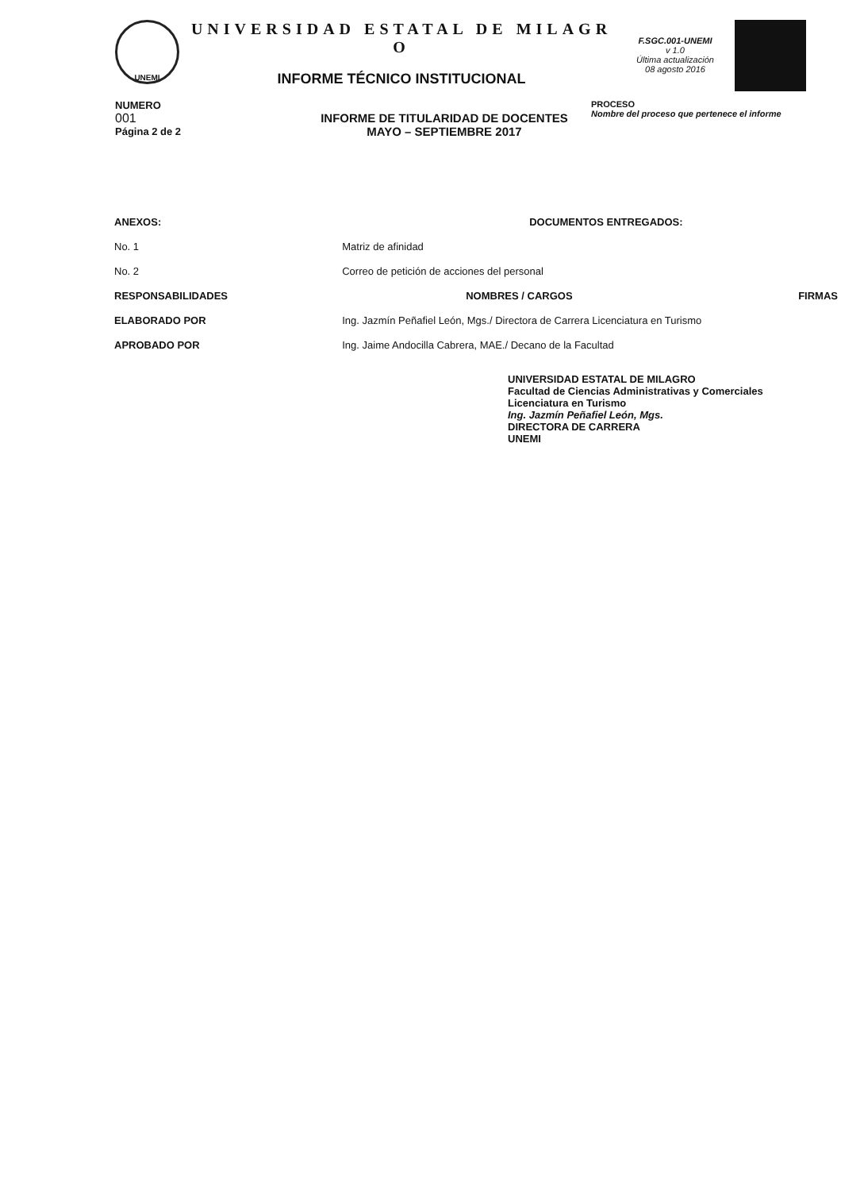UNEMI
UNIVERSIDAD ESTATAL DE MILAGR
O
INFORME TÉCNICO INSTITUCIONAL
F.SGC.001-UNEMI
v 1.0
Última actualización
08 agosto 2016
NUMERO
001
Página 2 de 2
INFORME DE TITULARIDAD DE DOCENTES
MAYO – SEPTIEMBRE 2017
PROCESO
Nombre del proceso que pertenece el informe
| ANEXOS: | DOCUMENTOS ENTREGADOS: | |
| --- | --- | --- |
| No. 1 | Matriz de afinidad | |
| No. 2 | Correo de petición de acciones del personal | |
| RESPONSABILIDADES | NOMBRES / CARGOS | FIRMAS |
| ELABORADO POR | Ing. Jazmín Peñafiel León, Mgs./ Directora de Carrera Licenciatura en Turismo | |
| APROBADO POR | Ing. Jaime Andocilla Cabrera, MAE./ Decano de la Facultad | |
UNIVERSIDAD ESTATAL DE MILAGRO
Facultad de Ciencias Administrativas y Comerciales
Licenciatura en Turismo
Ing. Jazmín Peñafiel León, Mgs.
DIRECTORA DE CARRERA
UNEMI